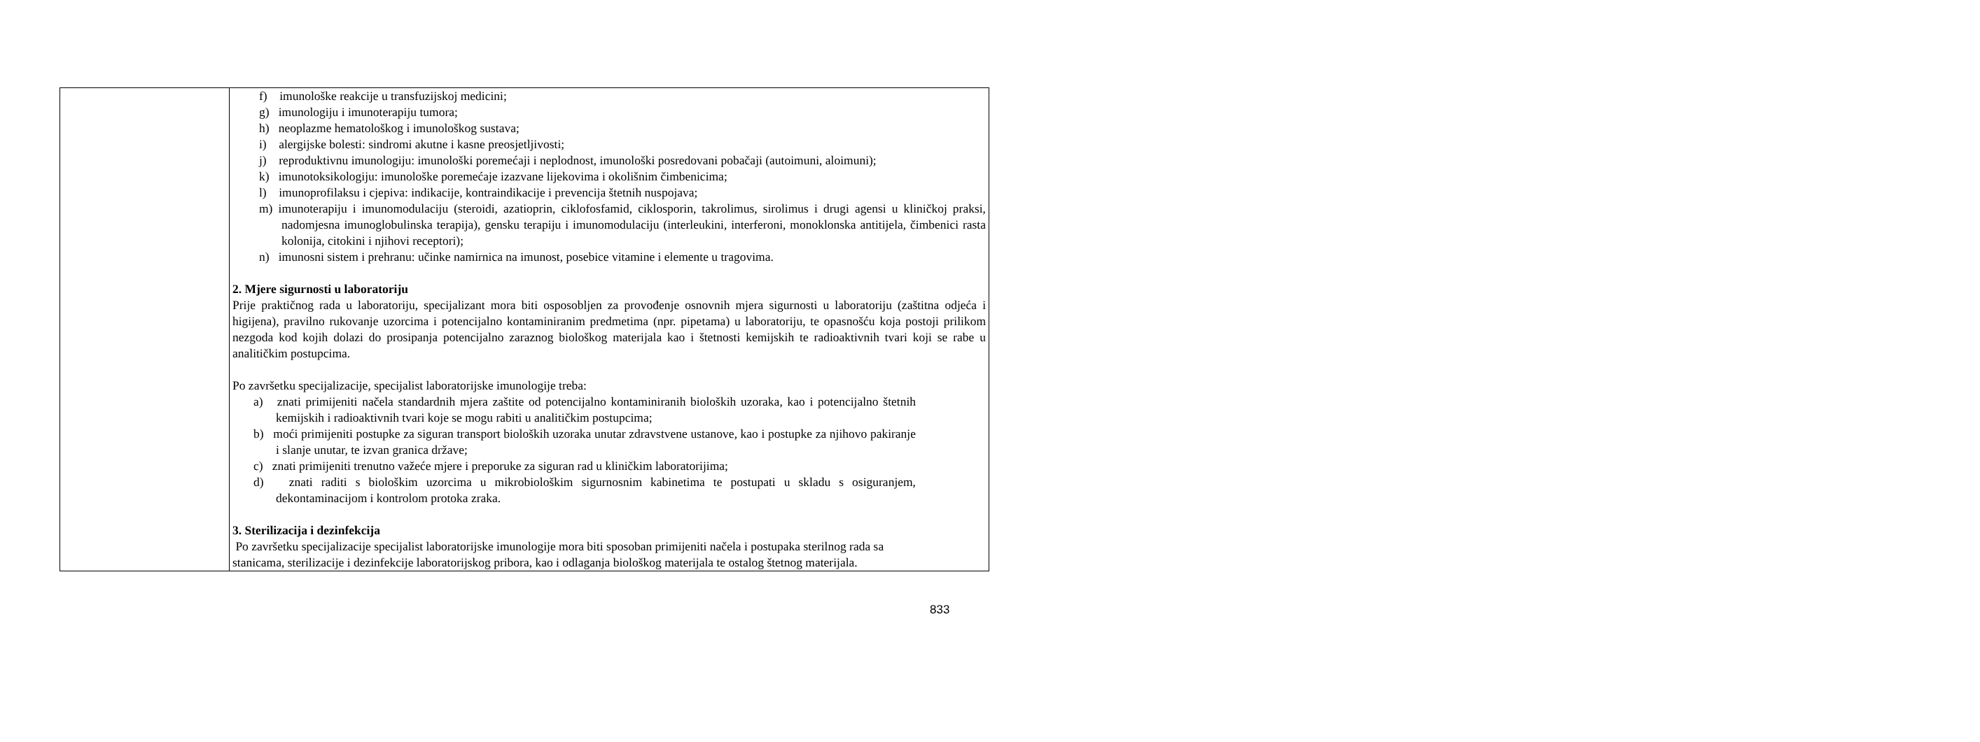| | f) imunološke reakcije u transfuzijskoj medicini; g) imunologiju i imunoterapiju tumora; h) neoplazme hematološkog i imunološkog sustava; i) alergijske bolesti: sindromi akutne i kasne preosjetljivosti; j) reproduktivnu imunologiju: imunološki poremećaji i neplodnost, imunološki posredovani pobačaji (autoimuni, aloimuni); k) imunotoksikologiju: imunološke poremećaje izazvane lijekovima i okolišnim čimbenicima; l) imunoprofilaksu i cjepiva: indikacije, kontraindikacije i prevencija štetnih nuspojava; m) imunoterapiju i imunomodulaciju (steroidi, azatioprin, ciklofosfamid, ciklosporin, takrolimus, sirolimus i drugi agensi u kliničkoj praksi, nadomjesna imunoglobulinska terapija), gensku terapiju i imunomodulaciju (interleukini, interferoni, monoklonska antitijela, čimbenici rasta kolonija, citokini i njihovi receptori); n) imunosni sistem i prehranu: učinke namirnica na imunost, posebice vitamine i elemente u tragovima. 2. Mjere sigurnosti u laboratoriju Prije praktičnog rada u laboratoriju, specijalizant mora biti osposobljen za provođenje osnovnih mjera sigurnosti u laboratoriju (zaštitna odjeća i higijena), pravilno rukovanje uzorcima i potencijalno kontaminiranim predmetima (npr. pipetama) u laboratoriju, te opasnošću koja postoji prilikom nezgoda kod kojih dolazi do prosipanja potencijalno zaraznog biološkog materijala kao i štetnosti kemijskih te radioaktivnih tvari koji se rabe u analitičkim postupcima. Po završetku specijalizacije, specijalist laboratorijske imunologije treba: a) znati primijeniti načela standardnih mjera zaštite od potencijalno kontaminiranih bioloških uzoraka, kao i potencijalno štetnih kemijskih i radioaktivnih tvari koje se mogu rabiti u analitičkim postupcima; b) moći primijeniti postupke za siguran transport bioloških uzoraka unutar zdravstvene ustanove, kao i postupke za njihovo pakiranje i slanje unutar, te izvan granica države; c) znati primijeniti trenutno važeće mjere i preporuke za siguran rad u kliničkim laboratorijima; d) znati raditi s biološkim uzorcima u mikrobiološkim sigurnosnim kabinetima te postupati u skladu s osiguranjem, dekontaminacijom i kontrolom protoka zraka. 3. Sterilizacija i dezinfekcija Po završetku specijalizacije specijalist laboratorijske imunologije mora biti sposoban primijeniti načela i postupaka sterilnog rada sa stanicama, sterilizacije i dezinfekcije laboratorijskog pribora, kao i odlaganja biološkog materijala te ostalog štetnog materijala. |
833